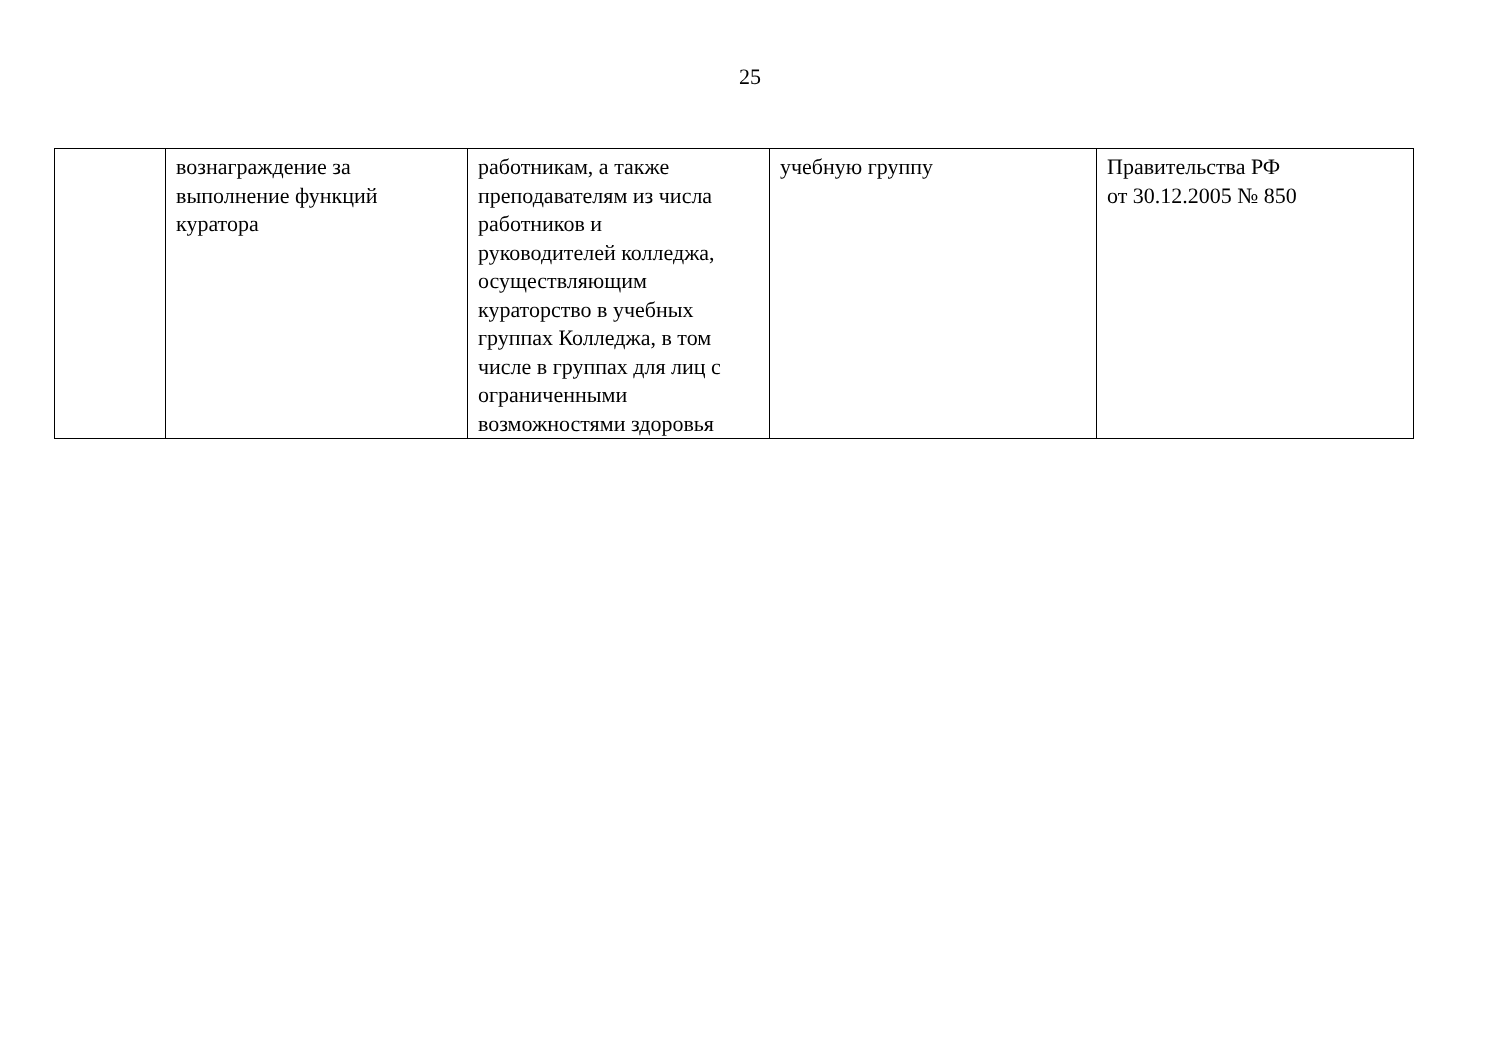25
| | вознаграждение за выполнение функций куратора | работникам, а также преподавателям из числа работников и руководителей колледжа, осуществляющим кураторство в учебных группах Колледжа, в том числе в группах для лиц с ограниченными возможностями здоровья | учебную группу | Правительства РФ от 30.12.2005 № 850 |